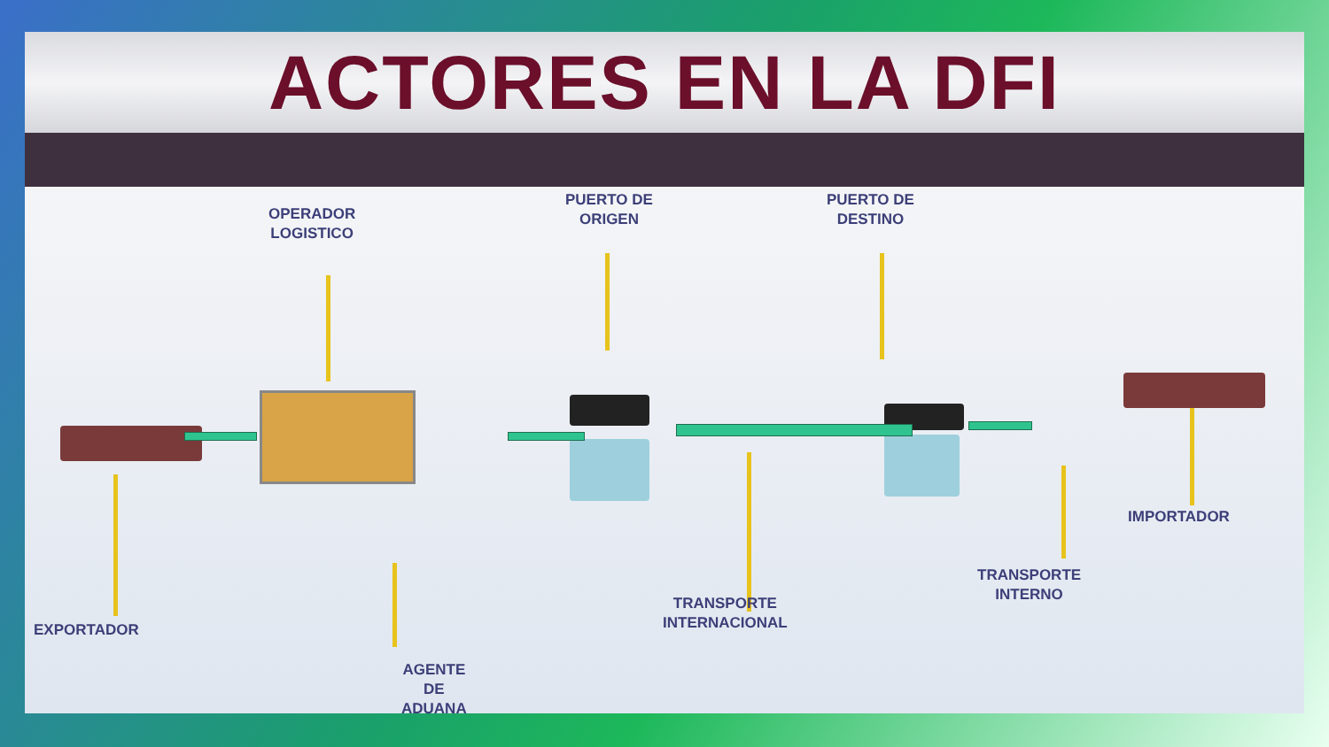ACTORES EN LA DFI
OPERADOR
LOGISTICO
PUERTO DE
ORIGEN
PUERTO DE
DESTINO
EXPORTADOR
AGENTE
DE
ADUANA
TRANSPORTE
INTERNACIONAL
TRANSPORTE
INTERNO
IMPORTADOR